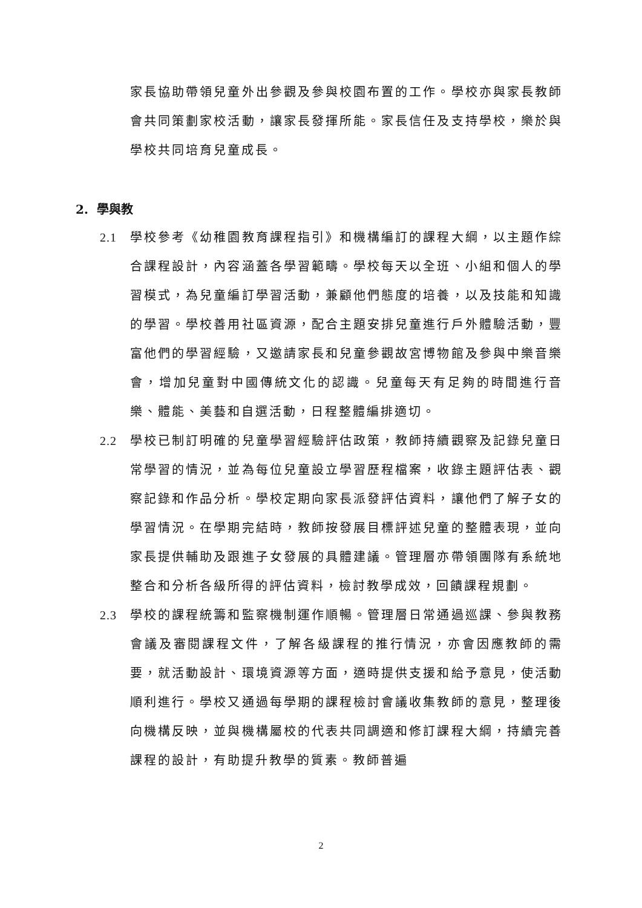家長協助帶領兒童外出參觀及參與校園布置的工作。學校亦與家長教師會共同策劃家校活動，讓家長發揮所能。家長信任及支持學校，樂於與學校共同培育兒童成長。
2. 學與教
2.1 學校參考《幼稚園教育課程指引》和機構編訂的課程大綱，以主題作綜合課程設計，內容涵蓋各學習範疇。學校每天以全班、小組和個人的學習模式，為兒童編訂學習活動，兼顧他們態度的培養，以及技能和知識的學習。學校善用社區資源，配合主題安排兒童進行戶外體驗活動，豐富他們的學習經驗，又邀請家長和兒童參觀故宮博物館及參與中樂音樂會，增加兒童對中國傳統文化的認識。兒童每天有足夠的時間進行音樂、體能、美藝和自選活動，日程整體編排適切。
2.2 學校已制訂明確的兒童學習經驗評估政策，教師持續觀察及記錄兒童日常學習的情況，並為每位兒童設立學習歷程檔案，收錄主題評估表、觀察記錄和作品分析。學校定期向家長派發評估資料，讓他們了解子女的學習情況。在學期完結時，教師按發展目標評述兒童的整體表現，並向家長提供輔助及跟進子女發展的具體建議。管理層亦帶領團隊有系統地整合和分析各級所得的評估資料，檢討教學成效，回饋課程規劃。
2.3 學校的課程統籌和監察機制運作順暢。管理層日常通過巡課、參與教務會議及審閱課程文件，了解各級課程的推行情況，亦會因應教師的需要，就活動設計、環境資源等方面，適時提供支援和給予意見，使活動順利進行。學校又通過每學期的課程檢討會議收集教師的意見，整理後向機構反映，並與機構屬校的代表共同調適和修訂課程大綱，持續完善課程的設計，有助提升教學的質素。教師普遍
2